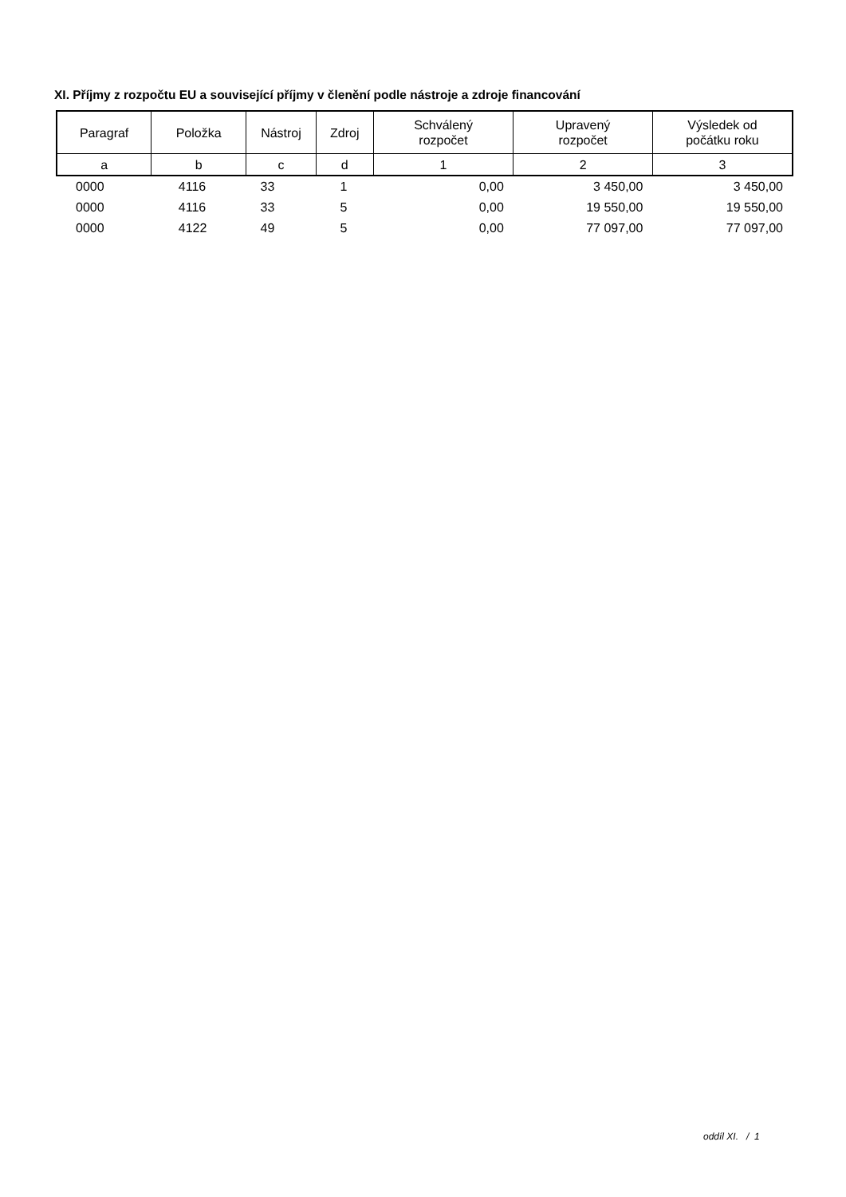XI. Příjmy z rozpočtu EU a související příjmy v členění podle nástroje a zdroje financování
| Paragraf | Položka | Nástroj | Zdroj | Schválený rozpočet | Upravený rozpočet | Výsledek od počátku roku |
| --- | --- | --- | --- | --- | --- | --- |
| a | b | c | d | 1 | 2 | 3 |
| 0000 | 4116 | 33 | 1 | 0,00 | 3 450,00 | 3 450,00 |
| 0000 | 4116 | 33 | 5 | 0,00 | 19 550,00 | 19 550,00 |
| 0000 | 4122 | 49 | 5 | 0,00 | 77 097,00 | 77 097,00 |
oddíl XI. / 1